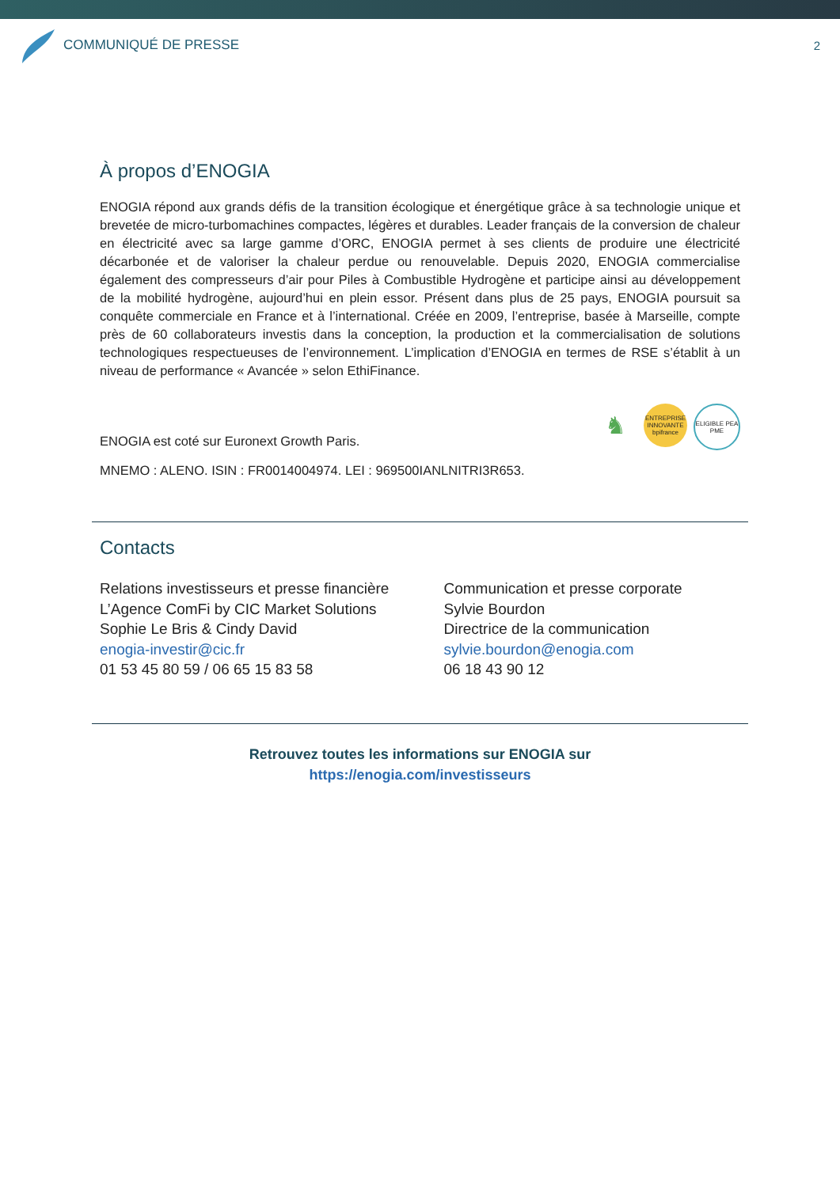COMMUNIQUÉ DE PRESSE 2
À propos d’ENOGIA
ENOGIA répond aux grands défis de la transition écologique et énergétique grâce à sa technologie unique et brevetée de micro-turbomachines compactes, légères et durables. Leader français de la conversion de chaleur en électricité avec sa large gamme d’ORC, ENOGIA permet à ses clients de produire une électricité décarbonée et de valoriser la chaleur perdue ou renouvelable. Depuis 2020, ENOGIA commercialise également des compresseurs d’air pour Piles à Combustible Hydrogène et participe ainsi au développement de la mobilité hydrogène, aujourd’hui en plein essor. Présent dans plus de 25 pays, ENOGIA poursuit sa conquête commerciale en France et à l’international. Créée en 2009, l’entreprise, basée à Marseille, compte près de 60 collaborateurs investis dans la conception, la production et la commercialisation de solutions technologiques respectueuses de l’environnement. L’implication d’ENOGIA en termes de RSE s’établit à un niveau de performance « Avancée » selon EthiFinance.
ENOGIA est coté sur Euronext Growth Paris.
MNEMO : ALENO. ISIN : FR0014004974. LEI : 969500IANLNITRI3R653.
♞
ENTREPRISE INNOVANTE bpifrance
ELIGIBLE PEA PME
Contacts
Relations investisseurs et presse financière
L’Agence ComFi by CIC Market Solutions
Sophie Le Bris & Cindy David
enogia-investir@cic.fr
01 53 45 80 59 / 06 65 15 83 58
Communication et presse corporate
Sylvie Bourdon
Directrice de la communication
sylvie.bourdon@enogia.com
06 18 43 90 12
Retrouvez toutes les informations sur ENOGIA sur
https://enogia.com/investisseurs